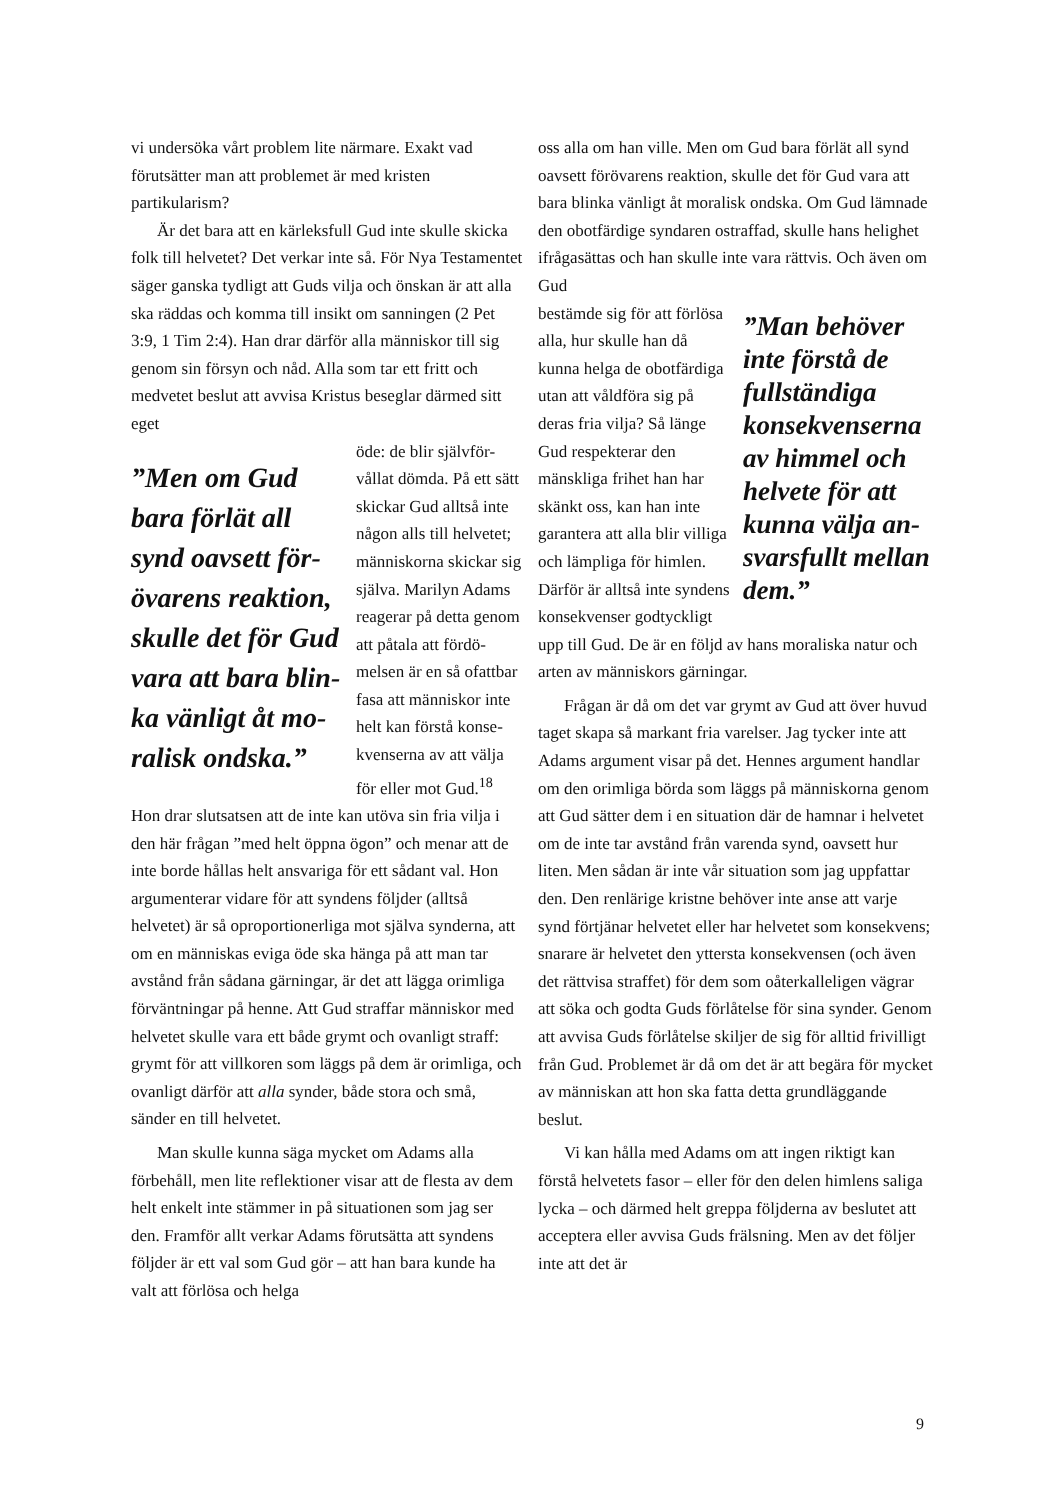vi undersöka vårt problem lite närmare. Exakt vad förutsätter man att problemet är med kristen partikularism?
Är det bara att en kärleksfull Gud inte skulle skicka folk till helvetet? Det verkar inte så. För Nya Testamentet säger ganska tydligt att Guds vilja och önskan är att alla ska räddas och komma till insikt om sanningen (2 Pet 3:9, 1 Tim 2:4). Han drar därför alla människor till sig genom sin försyn och nåd. Alla som tar ett fritt och medvetet beslut att avvisa Kristus beseglar därmed sitt eget
”Men om Gud bara förlät all synd oavsett för­övarens reaktion, skulle det för Gud vara att bara blin­ka vänligt åt mo­ralisk ondska.”
öde: de blir självför­vållat dömda. På ett sätt skickar Gud allt­så inte någon alls till helvetet; människor­na skickar sig själva. Marilyn Adams rea­gerar på detta genom att påtala att fördö­melsen är en så ofattbar fasa att människor inte helt kan förstå konse­kvenserna av att välja för eller mot Gud.<sup>18</sup> Hon drar slutsatsen att de inte kan utöva sin fria vilja i den här frågan ”med helt öppna ögon” och menar att de inte borde hållas helt ansvariga för ett så­dant val. Hon argumenterar vidare för att syndens följder (alltså helvetet) är så oproportionerliga mot själva synderna, att om en människas eviga öde ska hänga på att man tar avstånd från sådana gärningar, är det att lägga orimliga förväntningar på henne. Att Gud straffar människor med helve­tet skulle vara ett både grymt och ovanligt straff: grymt för att villkoren som läggs på dem är orim­liga, och ovanligt därför att alla synder, både sto­ra och små, sänder en till helvetet.
Man skulle kunna säga mycket om Adams alla förbehåll, men lite reflektioner visar att de flesta av dem helt enkelt inte stämmer in på situationen som jag ser den. Framför allt verkar Adams förut­sätta att syndens följder är ett val som Gud gör – att han bara kunde ha valt att förlösa och helga
oss alla om han ville. Men om Gud bara förlät all synd oavsett förövarens reaktion, skulle det för Gud vara att bara blinka vänligt åt moralisk onds­ka. Om Gud lämnade den obotfärdige syndaren ostraffad, skulle hans helighet ifrågasättas och han skulle inte vara rättvis. Och även om Gud
”Man behöver inte förstå de fullständiga konsekvenserna av himmel och helvete för att kunna välja an­svarsfullt mel­lan dem.”
bestämde sig för att för­lösa alla, hur skulle han då kunna helga de obot­färdiga utan att våldföra sig på deras fria vilja? Så länge Gud respekte­rar den mänskliga frihet han har skänkt oss, kan han inte garantera att alla blir villiga och lämpliga för himlen. Därför är alltså inte syndens konsekvenser godtyckligt upp till Gud. De är en följd av hans moraliska natur och arten av människors gärningar.
Frågan är då om det var grymt av Gud att över huvud taget skapa så markant fria varelser. Jag tycker inte att Adams argument visar på det. Hen­nes argument handlar om den orimliga börda som läggs på människorna genom att Gud sätter dem i en situation där de hamnar i helvetet om de inte tar avstånd från varenda synd, oavsett hur liten. Men sådan är inte vår situation som jag uppfattar den. Den renlärige kristne behöver inte anse att varje synd förtjänar helvetet eller har helvetet som konsekvens; snarare är helvetet den yttersta konsekvensen (och även det rättvisa straffet) för dem som oåterkalleligen vägrar att söka och god­ta Guds förlåtelse för sina synder. Genom att av­visa Guds förlåtelse skiljer de sig för alltid frivil­ligt från Gud. Problemet är då om det är att begä­ra för mycket av människan att hon ska fatta detta grundläggande beslut.
Vi kan hålla med Adams om att ingen riktigt kan förstå helvetets fasor – eller för den delen himlens saliga lycka – och därmed helt greppa följderna av beslutet att acceptera eller avvisa Guds frälsning. Men av det följer inte att det är
9